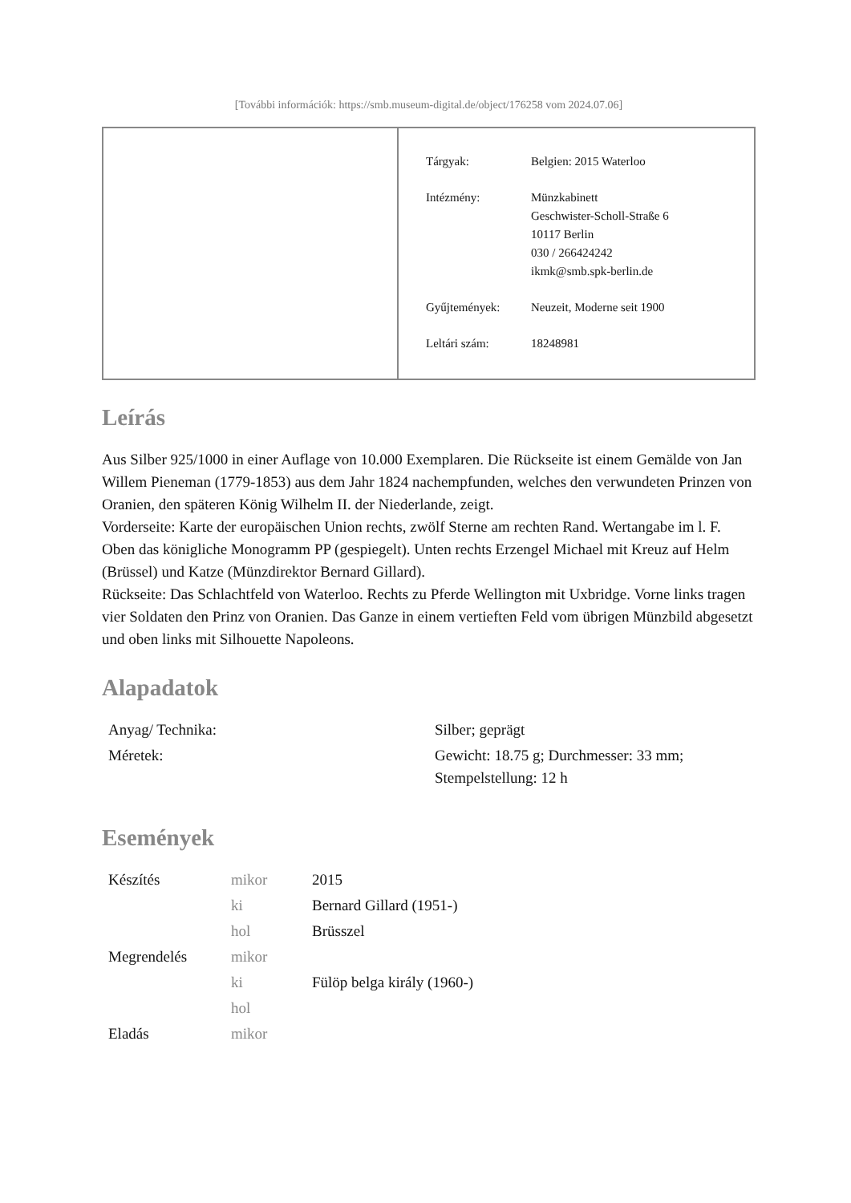[További információk: https://smb.museum-digital.de/object/176258 vom 2024.07.06]
| Tárgyak: | Belgien: 2015 Waterloo |
| Intézmény: | Münzkabinett Geschwister-Scholl-Straße 6 10117 Berlin 030 / 266424242 ikmk@smb.spk-berlin.de |
| Gyűjtemények: | Neuzeit, Moderne seit 1900 |
| Leltári szám: | 18248981 |
Leírás
Aus Silber 925/1000 in einer Auflage von 10.000 Exemplaren. Die Rückseite ist einem Gemälde von Jan Willem Pieneman (1779-1853) aus dem Jahr 1824 nachempfunden, welches den verwundeten Prinzen von Oranien, den späteren König Wilhelm II. der Niederlande, zeigt.
Vorderseite: Karte der europäischen Union rechts, zwölf Sterne am rechten Rand. Wertangabe im l. F. Oben das königliche Monogramm PP (gespiegelt). Unten rechts Erzengel Michael mit Kreuz auf Helm (Brüssel) und Katze (Münzdirektor Bernard Gillard).
Rückseite: Das Schlachtfeld von Waterloo. Rechts zu Pferde Wellington mit Uxbridge. Vorne links tragen vier Soldaten den Prinz von Oranien. Das Ganze in einem vertieften Feld vom übrigen Münzbild abgesetzt und oben links mit Silhouette Napoleons.
Alapadatok
| Anyag/ Technika: | Silber; geprägt |
| Méretek: | Gewicht: 18.75 g; Durchmesser: 33 mm; Stempelstellung: 12 h |
Események
| Készítés | mikor | 2015 |
| | ki | Bernard Gillard (1951-) |
| | hol | Brüsszel |
| Megrendelés | mikor | |
| | ki | Fülöp belga király (1960-) |
| | hol | |
| Eladás | mikor | |